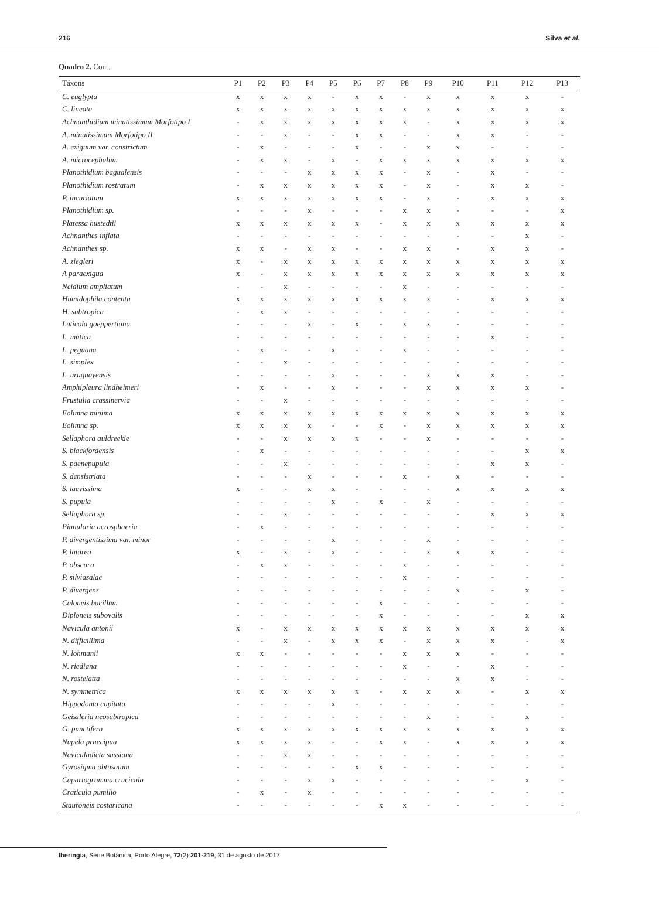216 Silva et al.
Quadro 2. Cont.
| Táxons | P1 | P2 | P3 | P4 | P5 | P6 | P7 | P8 | P9 | P10 | P11 | P12 | P13 |
| --- | --- | --- | --- | --- | --- | --- | --- | --- | --- | --- | --- | --- | --- |
| C. euglypta | x | x | x | x | - | x | x | - | x | x | x | x | - |
| C. lineata | x | x | x | x | x | x | x | x | x | x | x | x | x |
| Achnanthidium minutissimum Morfotipo I | - | x | x | x | x | x | x | x | - | x | x | x | x |
| A. minutissimum Morfotipo II | - | - | x | - | - | x | x | - | - | x | x | - | - |
| A. exiguum var. constrictum | - | x | - | - | - | x | - | - | x | x | - | - | - |
| A. microcephalum | - | x | x | - | x | - | x | x | x | x | x | x | x |
| Planothidium bagualensis | - | - | - | x | x | x | x | - | x | - | x | - | - |
| Planothidium rostratum | - | x | x | x | x | x | x | - | x | - | x | x | - |
| P. incuriatum | x | x | x | x | x | x | x | - | x | - | x | x | x |
| Planothidium sp. | - | - | - | x | - | - | - | x | x | - | - | - | x |
| Platessa hustedtii | x | x | x | x | x | x | - | x | x | x | x | x | x |
| Achnanthes inflata | - | - | - | - | - | - | - | - | - | - | - | x | - |
| Achnanthes sp. | x | x | - | x | x | - | - | x | x | - | x | x | - |
| A. ziegleri | x | - | x | x | x | x | x | x | x | x | x | x | x |
| A paraexigua | x | - | x | x | x | x | x | x | x | x | x | x | x |
| Neidium ampliatum | - | - | x | - | - | - | - | x | - | - | - | - | - |
| Humidophila contenta | x | x | x | x | x | x | x | x | x | - | x | x | x |
| H. subtropica | - | x | x | - | - | - | - | - | - | - | - | - | - |
| Luticola goeppertiana | - | - | - | x | - | x | - | x | x | - | - | - | - |
| L. mutica | - | - | - | - | - | - | - | - | - | - | x | - | - |
| L. peguana | - | x | - | - | x | - | - | x | - | - | - | - | - |
| L. simplex | - | - | x | - | - | - | - | - | - | - | - | - | - |
| L. uruguayensis | - | - | - | - | x | - | - | - | x | x | x | - | - |
| Amphipleura lindheimeri | - | x | - | - | x | - | - | - | x | x | x | x | - |
| Frustulia crassinervia | - | - | x | - | - | - | - | - | - | - | - | - | - |
| Eolimna minima | x | x | x | x | x | x | x | x | x | x | x | x | x |
| Eolimna sp. | x | x | x | x | - | - | x | - | x | x | x | x | x |
| Sellaphora auldreekie | - | - | x | x | x | x | - | - | x | - | - | - | - |
| S. blackfordensis | - | x | - | - | - | - | - | - | - | - | - | x | x |
| S. paenepupula | - | - | x | - | - | - | - | - | - | - | x | x | - |
| S. densistriata | - | - | - | x | - | - | - | x | - | x | - | - | - |
| S. laevissima | x | - | - | x | x | - | - | - | - | x | x | x | x |
| S. pupula | - | - | - | - | x | - | x | - | x | - | - | - | - |
| Sellaphora sp. | - | - | x | - | - | - | - | - | - | - | x | x | x |
| Pinnularia acrosphaeria | - | x | - | - | - | - | - | - | - | - | - | - | - |
| P. divergentissima var. minor | - | - | - | - | x | - | - | - | x | - | - | - | - |
| P. latarea | x | - | x | - | x | - | - | - | x | x | x | - | - |
| P. obscura | - | x | x | - | - | - | - | x | - | - | - | - | - |
| P. silviasalae | - | - | - | - | - | - | - | x | - | - | - | - | - |
| P. divergens | - | - | - | - | - | - | - | - | - | x | - | x | - |
| Caloneis bacillum | - | - | - | - | - | - | x | - | - | - | - | - | - |
| Diploneis subovalis | - | - | - | - | - | - | x | - | - | - | - | x | x |
| Navicula antonii | x | - | x | x | x | x | x | x | x | x | x | x | x |
| N. difficillima | - | - | x | - | x | x | x | - | x | x | x | - | x |
| N. lohmanii | x | x | - | - | - | - | - | x | x | x | - | - | - |
| N. riediana | - | - | - | - | - | - | - | x | - | - | x | - | - |
| N. rostelatta | - | - | - | - | - | - | - | - | - | x | x | - | - |
| N. symmetrica | x | x | x | x | x | x | - | x | x | x | - | x | x |
| Hippodonta capitata | - | - | - | - | x | - | - | - | - | - | - | - | - |
| Geissleria neosubtropica | - | - | - | - | - | - | - | - | x | - | - | x | - |
| G. punctifera | x | x | x | x | x | x | x | x | x | x | x | x | x |
| Nupela praecipua | x | x | x | x | - | - | x | x | - | x | x | x | x |
| Naviculadicta sassiana | - | - | x | x | - | - | - | - | - | - | - | - | - |
| Gyrosigma obtusatum | - | - | - | - | - | x | x | - | - | - | - | - | - |
| Capartogramma crucicula | - | - | - | x | x | - | - | - | - | - | - | x | - |
| Craticula pumilio | - | x | - | x | - | - | - | - | - | - | - | - | - |
| Stauroneis costaricana | - | - | - | - | - | - | x | x | - | - | - | - | - |
Iheringia, Série Botânica, Porto Alegre, 72(2):201-219, 31 de agosto de 2017